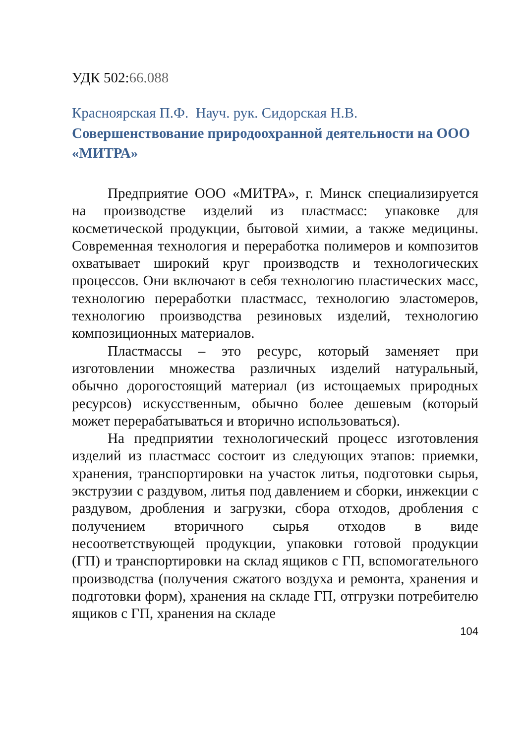УДК 502:66.088
Красноярская П.Ф. Науч. рук. Сидорская Н.В.
Совершенствование природоохранной деятельности на ООО «МИТРА»
Предприятие ООО «МИТРА», г. Минск специализируется на производстве изделий из пластмасс: упаковке для косметической продукции, бытовой химии, а также медицины. Современная технология и переработка полимеров и композитов охватывает широкий круг производств и технологических процессов. Они включают в себя технологию пластических масс, технологию переработки пластмасс, технологию эластомеров, технологию производства резиновых изделий, технологию композиционных материалов.
Пластмассы – это ресурс, который заменяет при изготовлении множества различных изделий натуральный, обычно дорогостоящий материал (из истощаемых природных ресурсов) искусственным, обычно более дешевым (который может перерабатываться и вторично использоваться).
На предприятии технологический процесс изготовления изделий из пластмасс состоит из следующих этапов: приемки, хранения, транспортировки на участок литья, подготовки сырья, экструзии с раздувом, литья под давлением и сборки, инжекции с раздувом, дробления и загрузки, сбора отходов, дробления с получением вторичного сырья отходов в виде несоответствующей продукции, упаковки готовой продукции (ГП) и транспортировки на склад ящиков с ГП, вспомогательного производства (получения сжатого воздуха и ремонта, хранения и подготовки форм), хранения на складе ГП, отгрузки потребителю ящиков с ГП, хранения на складе
104